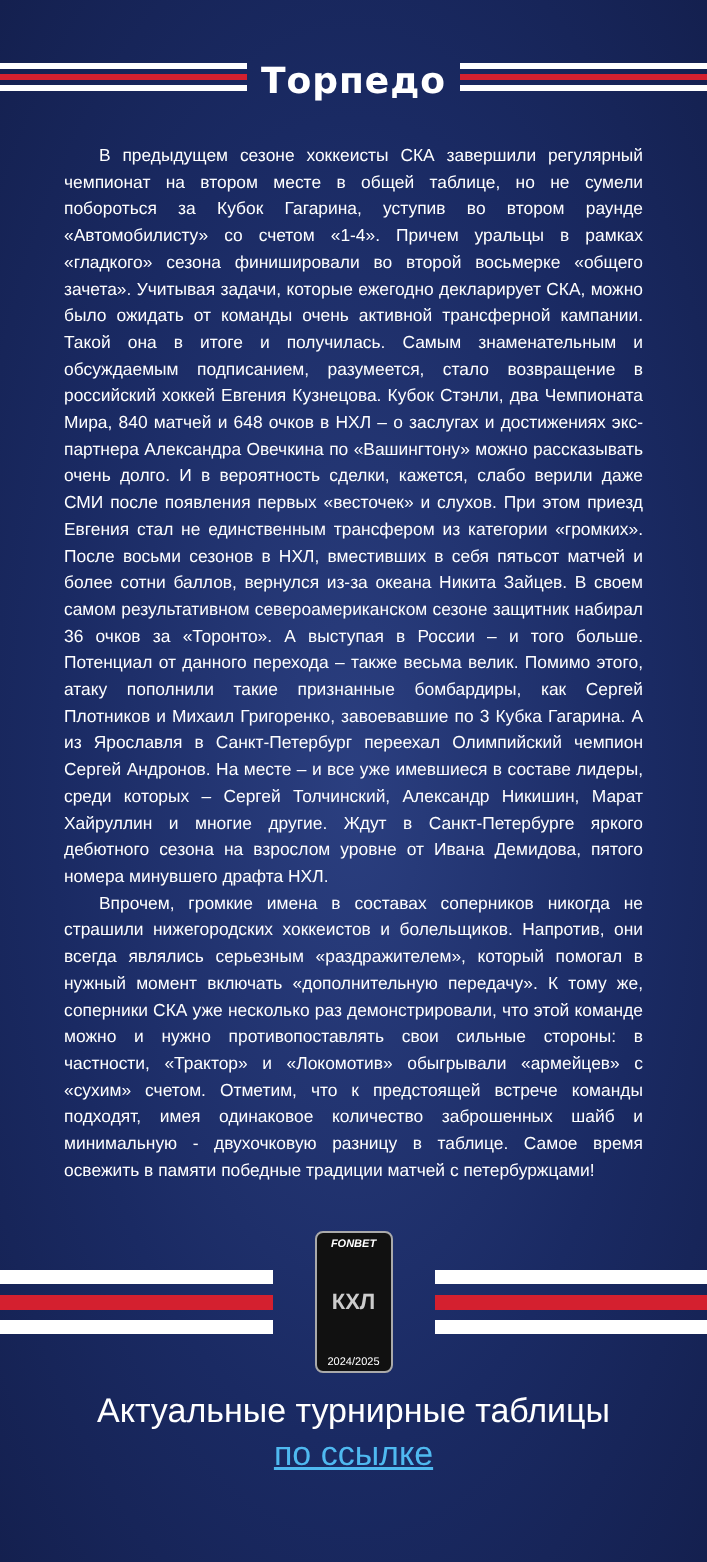Торпедо
В предыдущем сезоне хоккеисты СКА завершили регулярный чемпионат на втором месте в общей таблице, но не сумели побороться за Кубок Гагарина, уступив во втором раунде «Автомобилисту» со счетом «1-4». Причем уральцы в рамках «гладкого» сезона финишировали во второй восьмерке «общего зачета». Учитывая задачи, которые ежегодно декларирует СКА, можно было ожидать от команды очень активной трансферной кампании. Такой она в итоге и получилась. Самым знаменательным и обсуждаемым подписанием, разумеется, стало возвращение в российский хоккей Евгения Кузнецова. Кубок Стэнли, два Чемпионата Мира, 840 матчей и 648 очков в НХЛ – о заслугах и достижениях экс-партнера Александра Овечкина по «Вашингтону» можно рассказывать очень долго. И в вероятность сделки, кажется, слабо верили даже СМИ после появления первых «весточек» и слухов. При этом приезд Евгения стал не единственным трансфером из категории «громких». После восьми сезонов в НХЛ, вместивших в себя пятьсот матчей и более сотни баллов, вернулся из-за океана Никита Зайцев. В своем самом результативном североамериканском сезоне защитник набирал 36 очков за «Торонто». А выступая в России – и того больше. Потенциал от данного перехода – также весьма велик. Помимо этого, атаку пополнили такие признанные бомбардиры, как Сергей Плотников и Михаил Григоренко, завоевавшие по 3 Кубка Гагарина. А из Ярославля в Санкт-Петербург переехал Олимпийский чемпион Сергей Андронов. На месте – и все уже имевшиеся в составе лидеры, среди которых – Сергей Толчинский, Александр Никишин, Марат Хайруллин и многие другие. Ждут в Санкт-Петербурге яркого дебютного сезона на взрослом уровне от Ивана Демидова, пятого номера минувшего драфта НХЛ.
Впрочем, громкие имена в составах соперников никогда не страшили нижегородских хоккеистов и болельщиков. Напротив, они всегда являлись серьезным «раздражителем», который помогал в нужный момент включать «дополнительную передачу». К тому же, соперники СКА уже несколько раз демонстрировали, что этой команде можно и нужно противопоставлять свои сильные стороны: в частности, «Трактор» и «Локомотив» обыгрывали «армейцев» с «сухим» счетом. Отметим, что к предстоящей встрече команды подходят, имея одинаковое количество заброшенных шайб и минимальную - двухочковую разницу в таблице. Самое время освежить в памяти победные традиции матчей с петербуржцами!
FONBET
КХЛ
2024/2025
Актуальные турнирные таблицы
по ссылке